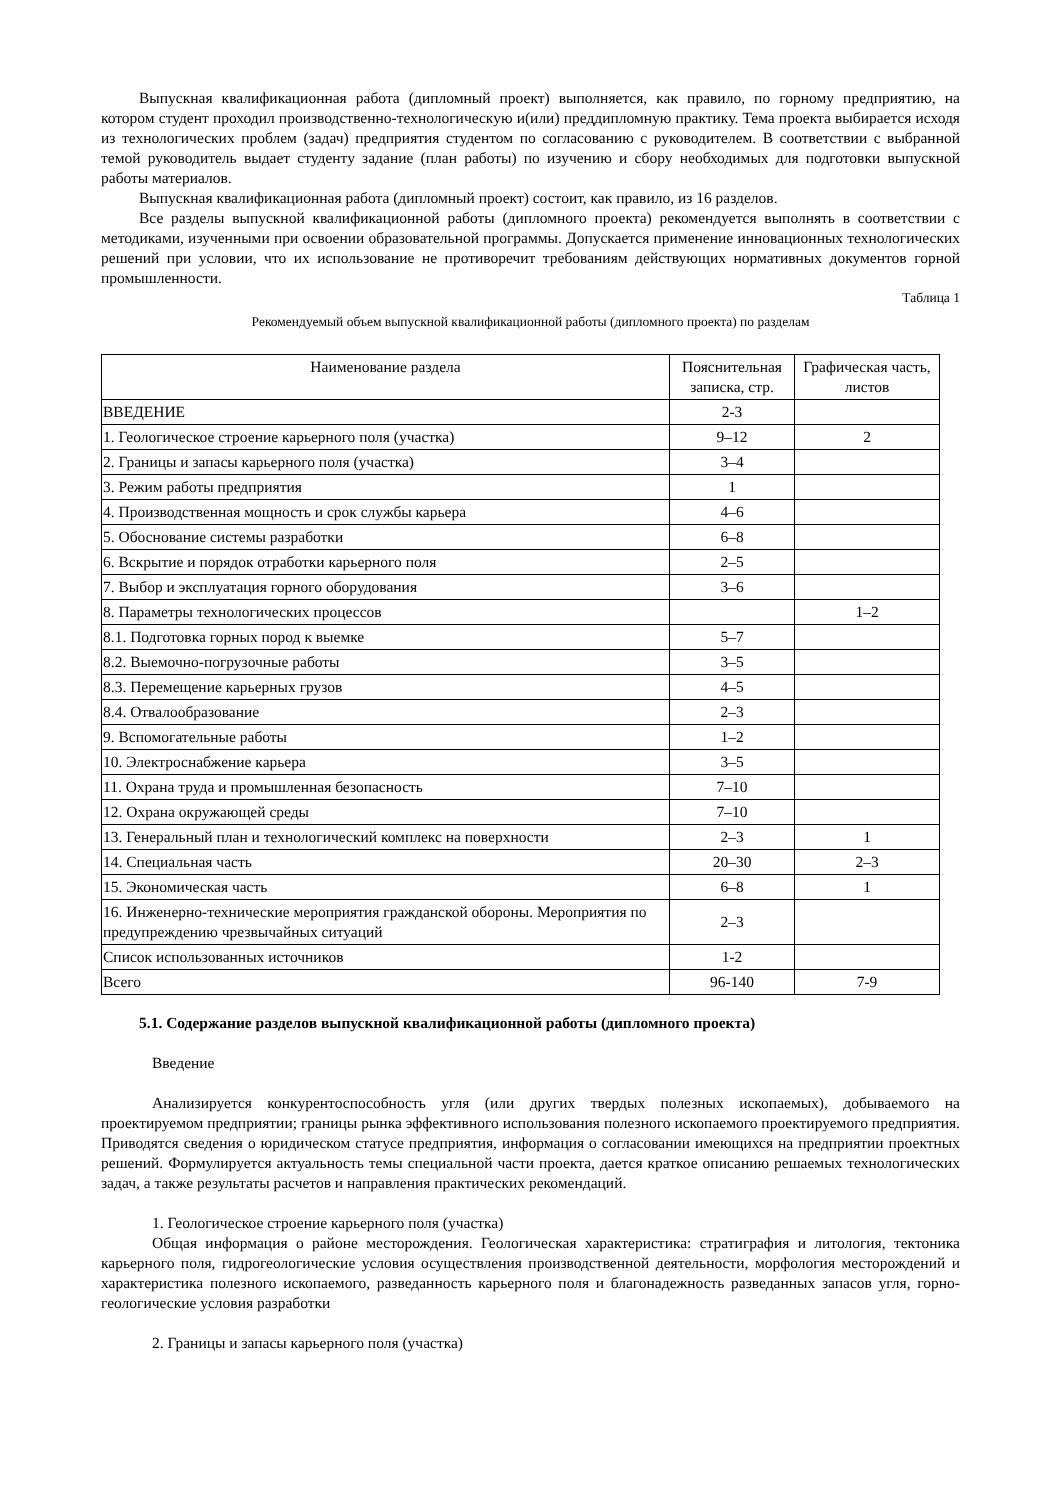Выпускная квалификационная работа (дипломный проект) выполняется, как правило, по горному предприятию, на котором студент проходил производственно-технологическую и(или) преддипломную практику. Тема проекта выбирается исходя из технологических проблем (задач) предприятия студентом по согласованию с руководителем. В соответствии с выбранной темой руководитель выдает студенту задание (план работы) по изучению и сбору необходимых для подготовки выпускной работы материалов.
Выпускная квалификационная работа (дипломный проект) состоит, как правило, из 16 разделов.
Все разделы выпускной квалификационной работы (дипломного проекта) рекомендуется выполнять в соответствии с методиками, изученными при освоении образовательной программы. Допускается применение инновационных технологических решений при условии, что их использование не противоречит требованиям действующих нормативных документов горной промышленности.
Таблица 1
Рекомендуемый объем выпускной квалификационной работы (дипломного проекта) по разделам
| Наименование раздела | Пояснительная записка, стр. | Графическая часть, листов |
| --- | --- | --- |
| ВВЕДЕНИЕ | 2-3 | |
| 1. Геологическое строение карьерного поля (участка) | 9–12 | 2 |
| 2. Границы и запасы карьерного поля (участка) | 3–4 | |
| 3. Режим работы предприятия | 1 | |
| 4. Производственная мощность и срок службы карьера | 4–6 | |
| 5. Обоснование системы разработки | 6–8 | |
| 6. Вскрытие и порядок отработки карьерного поля | 2–5 | |
| 7. Выбор и эксплуатация горного оборудования | 3–6 | |
| 8. Параметры технологических процессов | | 1–2 |
| 8.1. Подготовка горных пород к выемке | 5–7 | |
| 8.2. Выемочно-погрузочные работы | 3–5 | |
| 8.3. Перемещение карьерных грузов | 4–5 | |
| 8.4. Отвалообразование | 2–3 | |
| 9. Вспомогательные работы | 1–2 | |
| 10. Электроснабжение карьера | 3–5 | |
| 11. Охрана труда и промышленная безопасность | 7–10 | |
| 12. Охрана окружающей среды | 7–10 | |
| 13. Генеральный план и технологический комплекс на поверхности | 2–3 | 1 |
| 14. Специальная часть | 20–30 | 2–3 |
| 15. Экономическая часть | 6–8 | 1 |
| 16. Инженерно-технические мероприятия гражданской обороны. Мероприятия по предупреждению чрезвычайных ситуаций | 2–3 | |
| Список использованных источников | 1-2 | |
| Всего | 96-140 | 7-9 |
5.1. Содержание разделов выпускной квалификационной работы (дипломного проекта)
Введение
Анализируется конкурентоспособность угля (или других твердых полезных ископаемых), добываемого на проектируемом предприятии; границы рынка эффективного использования полезного ископаемого проектируемого предприятия. Приводятся сведения о юридическом статусе предприятия, информация о согласовании имеющихся на предприятии проектных решений. Формулируется актуальность темы специальной части проекта, дается краткое описанию решаемых технологических задач, а также результаты расчетов и направления практических рекомендаций.
1. Геологическое строение карьерного поля (участка)
Общая информация о районе месторождения. Геологическая характеристика: стратиграфия и литология, тектоника карьерного поля, гидрогеологические условия осуществления производственной деятельности, морфология месторождений и характеристика полезного ископаемого, разведанность карьерного поля и благонадежность разведанных запасов угля, горно-геологические условия разработки
2. Границы и запасы карьерного поля (участка)